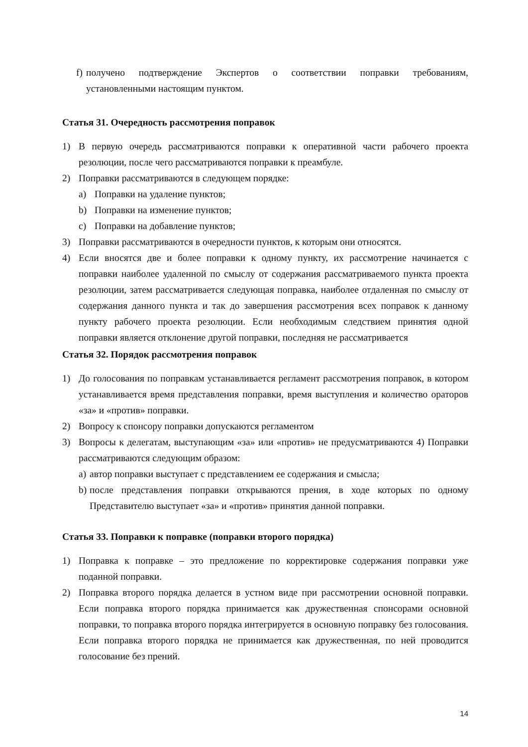f) получено подтверждение Экспертов о соответствии поправки требованиям, установленными настоящим пунктом.
Статья 31. Очередность рассмотрения поправок
1) В первую очередь рассматриваются поправки к оперативной части рабочего проекта резолюции, после чего рассматриваются поправки к преамбуле.
2) Поправки рассматриваются в следующем порядке:
a) Поправки на удаление пунктов;
b) Поправки на изменение пунктов;
c) Поправки на добавление пунктов;
3) Поправки рассматриваются в очередности пунктов, к которым они относятся.
4) Если вносятся две и более поправки к одному пункту, их рассмотрение начинается с поправки наиболее удаленной по смыслу от содержания рассматриваемого пункта проекта резолюции, затем рассматривается следующая поправка, наиболее отдаленная по смыслу от содержания данного пункта и так до завершения рассмотрения всех поправок к данному пункту рабочего проекта резолюции. Если необходимым следствием принятия одной поправки является отклонение другой поправки, последняя не рассматривается
Статья 32. Порядок рассмотрения поправок
1) До голосования по поправкам устанавливается регламент рассмотрения поправок, в котором устанавливается время представления поправки, время выступления и количество ораторов «за» и «против» поправки.
2) Вопросу к спонсору поправки допускаются регламентом
3) Вопросы к делегатам, выступающим «за» или «против» не предусматриваются 4) Поправки рассматриваются следующим образом:
a) автор поправки выступает с представлением ее содержания и смысла;
b) после представления поправки открываются прения, в ходе которых по одному Представителю выступает «за» и «против» принятия данной поправки.
Статья 33. Поправки к поправке (поправки второго порядка)
1) Поправка к поправке – это предложение по корректировке содержания поправки уже поданной поправки.
2) Поправка второго порядка делается в устном виде при рассмотрении основной поправки. Если поправка второго порядка принимается как дружественная спонсорами основной поправки, то поправка второго порядка интегрируется в основную поправку без голосования. Если поправка второго порядка не принимается как дружественная, по ней проводится голосование без прений.
14